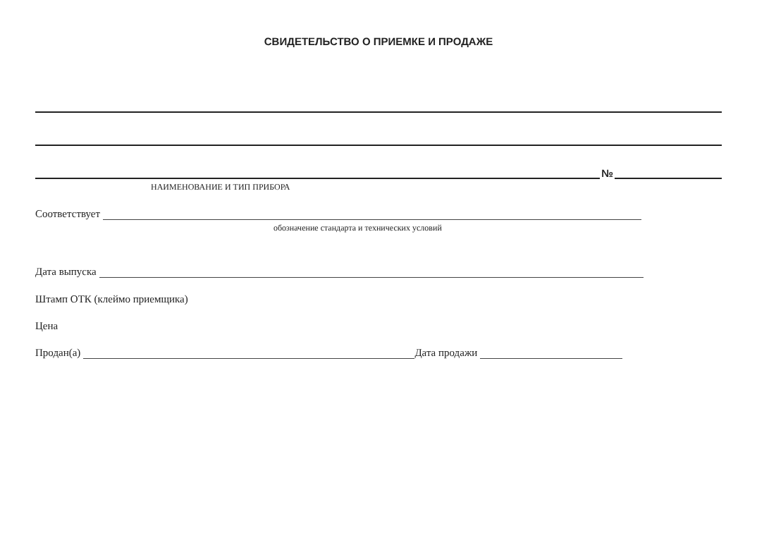СВИДЕТЕЛЬСТВО О ПРИЕМКЕ И ПРОДАЖЕ
№
НАИМЕНОВАНИЕ И ТИП ПРИБОРА
Соответствует
обозначение стандарта и технических условий
Дата выпуска
Штамп ОТК (клеймо приемщика)
Цена
Продан(а) Дата продажи